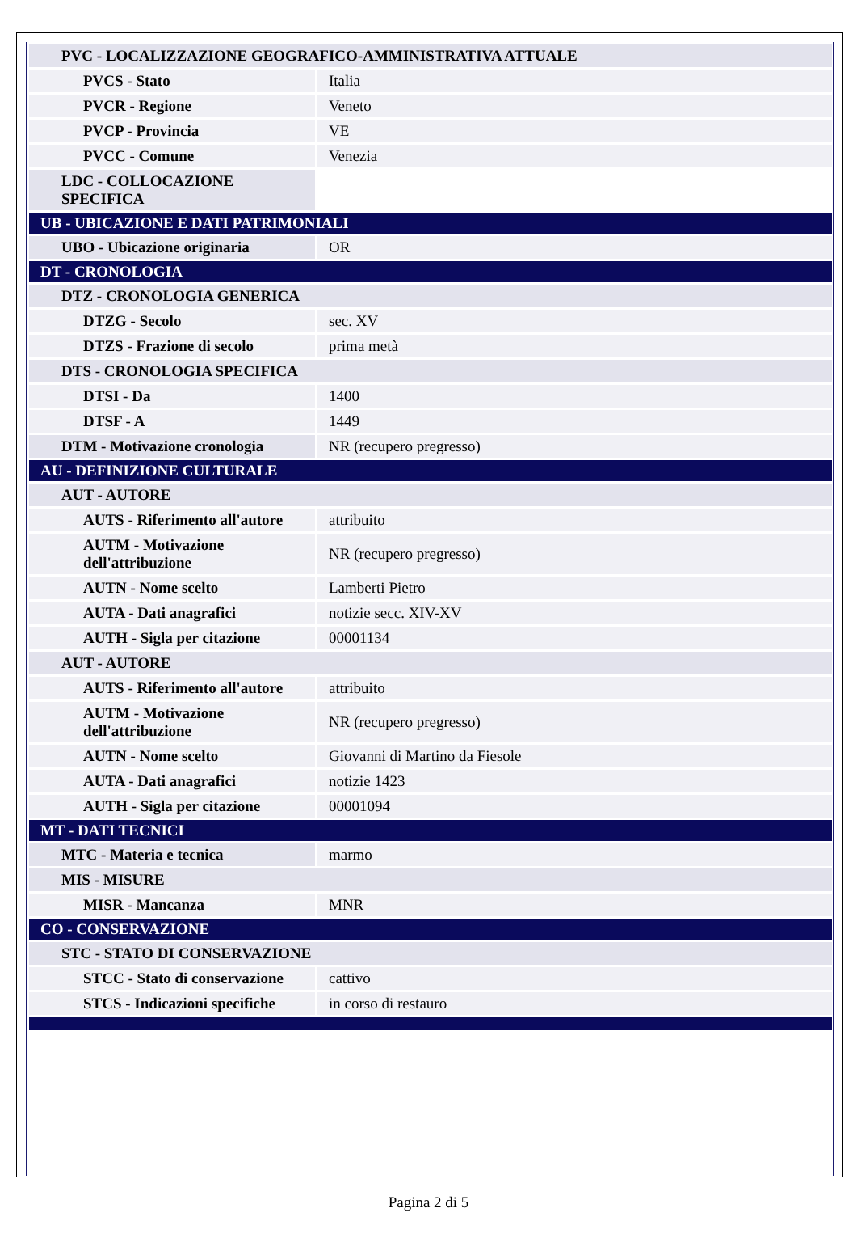| PVC - LOCALIZZAZIONE GEOGRAFICO-AMMINISTRATIVA ATTUALE | |
| PVCS - Stato | Italia |
| PVCR - Regione | Veneto |
| PVCP - Provincia | VE |
| PVCC - Comune | Venezia |
| LDC - COLLOCAZIONE SPECIFICA | |
| UB - UBICAZIONE E DATI PATRIMONIALI | |
| UBO - Ubicazione originaria | OR |
| DT - CRONOLOGIA | |
| DTZ - CRONOLOGIA GENERICA | |
| DTZG - Secolo | sec. XV |
| DTZS - Frazione di secolo | prima metà |
| DTS - CRONOLOGIA SPECIFICA | |
| DTSI - Da | 1400 |
| DTSF - A | 1449 |
| DTM - Motivazione cronologia | NR (recupero pregresso) |
| AU - DEFINIZIONE CULTURALE | |
| AUT - AUTORE | |
| AUTS - Riferimento all'autore | attribuito |
| AUTM - Motivazione dell'attribuzione | NR (recupero pregresso) |
| AUTN - Nome scelto | Lamberti Pietro |
| AUTA - Dati anagrafici | notizie secc. XIV-XV |
| AUTH - Sigla per citazione | 00001134 |
| AUT - AUTORE | |
| AUTS - Riferimento all'autore | attribuito |
| AUTM - Motivazione dell'attribuzione | NR (recupero pregresso) |
| AUTN - Nome scelto | Giovanni di Martino da Fiesole |
| AUTA - Dati anagrafici | notizie 1423 |
| AUTH - Sigla per citazione | 00001094 |
| MT - DATI TECNICI | |
| MTC - Materia e tecnica | marmo |
| MIS - MISURE | |
| MISR - Mancanza | MNR |
| CO - CONSERVAZIONE | |
| STC - STATO DI CONSERVAZIONE | |
| STCC - Stato di conservazione | cattivo |
| STCS - Indicazioni specifiche | in corso di restauro |
Pagina 2 di 5